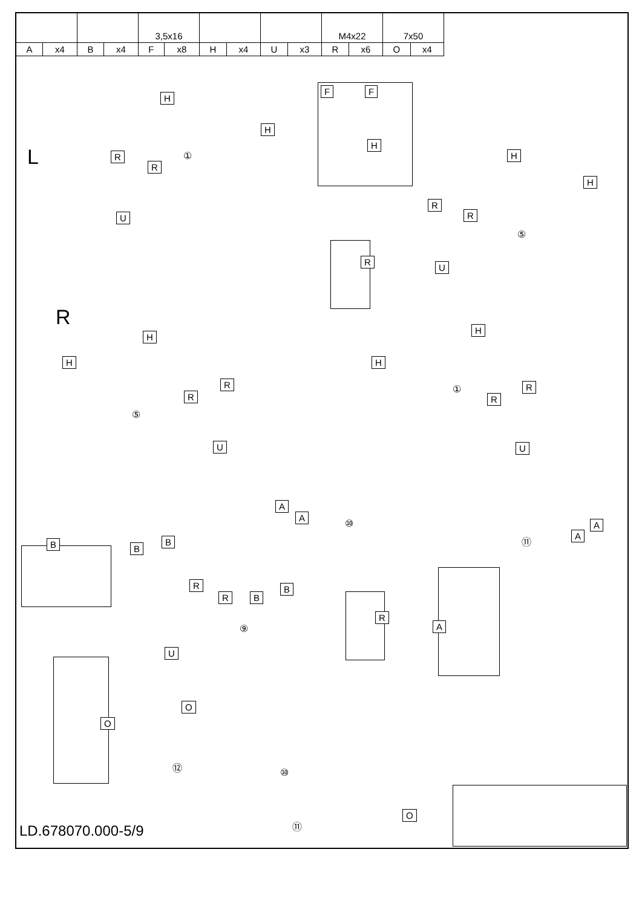| | | | | 3,5x16 | | | | | | M4x22 | | 7x50 | |
| A | x4 | B | x4 | F | x8 | H | x4 | U | x3 | R | x6 | O | x4 |
L
R
H
H
R
R
①
U
F F
H
H
H
R
R
⑤
R
U
H
H
R
R
⑤
U
H
H
① R
R
U
A
A
⑩ A
A
⑪
B B
B
R
R
B
B
⑨
R
A
U
O
O
⑫
⑩
⑪
O
LD.678070.000-5/9